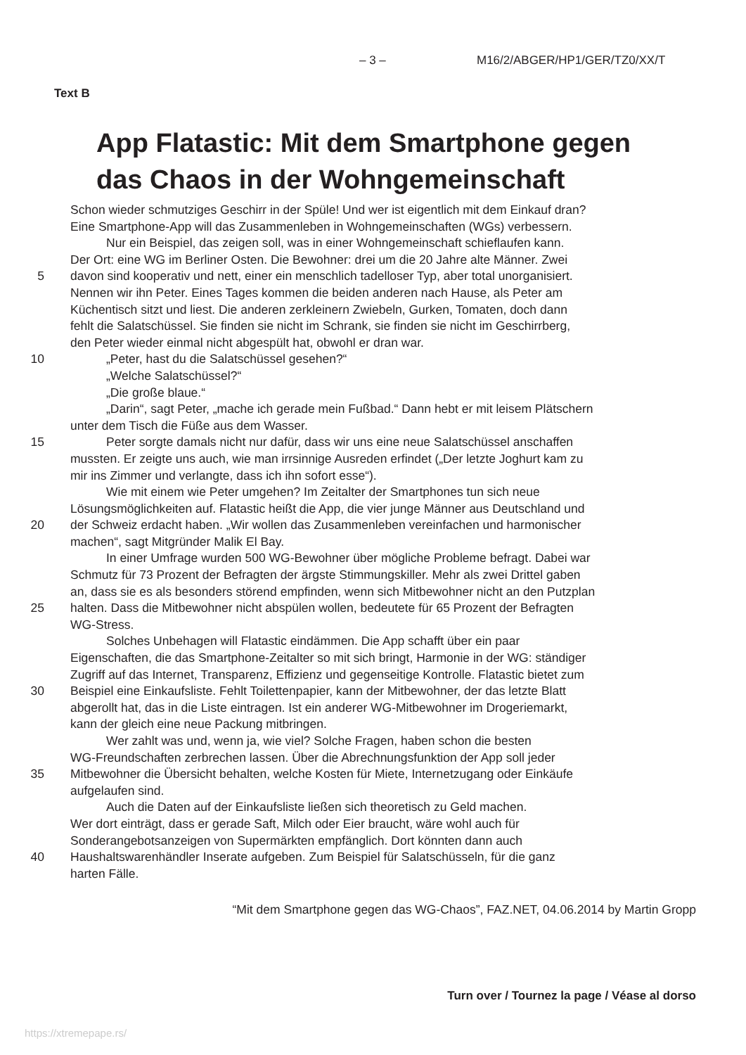– 3 – M16/2/ABGER/HP1/GER/TZ0/XX/T
Text B
App Flatastic: Mit dem Smartphone gegen
das Chaos in der Wohngemeinschaft
Schon wieder schmutziges Geschirr in der Spüle! Und wer ist eigentlich mit dem Einkauf dran?
Eine Smartphone-App will das Zusammenleben in Wohngemeinschaften (WGs) verbessern.
Nur ein Beispiel, das zeigen soll, was in einer Wohngemeinschaft schieflaufen kann.
Der Ort: eine WG im Berliner Osten. Die Bewohner: drei um die 20 Jahre alte Männer. Zwei
5 davon sind kooperativ und nett, einer ein menschlich tadelloser Typ, aber total unorganisiert.
Nennen wir ihn Peter. Eines Tages kommen die beiden anderen nach Hause, als Peter am
Küchentisch sitzt und liest. Die anderen zerkleinern Zwiebeln, Gurken, Tomaten, doch dann
fehlt die Salatschüssel. Sie finden sie nicht im Schrank, sie finden sie nicht im Geschirrberg,
den Peter wieder einmal nicht abgespült hat, obwohl er dran war.
10 „Peter, hast du die Salatschüssel gesehen?“
„Welche Salatschüssel?“
„Die große blaue.“
„Darin“, sagt Peter, „mache ich gerade mein Fußbad.“ Dann hebt er mit leisem Plätschern
unter dem Tisch die Füße aus dem Wasser.
15 Peter sorgte damals nicht nur dafür, dass wir uns eine neue Salatschüssel anschaffen
mussten. Er zeigte uns auch, wie man irrsinnige Ausreden erfindet („Der letzte Joghurt kam zu
mir ins Zimmer und verlangte, dass ich ihn sofort esse“).
Wie mit einem wie Peter umgehen? Im Zeitalter der Smartphones tun sich neue
Lösungsmöglichkeiten auf. Flatastic heißt die App, die vier junge Männer aus Deutschland und
20 der Schweiz erdacht haben. „Wir wollen das Zusammenleben vereinfachen und harmonischer
machen“, sagt Mitgründer Malik El Bay.
In einer Umfrage wurden 500 WG-Bewohner über mögliche Probleme befragt. Dabei war
Schmutz für 73 Prozent der Befragten der ärgste Stimmungskiller. Mehr als zwei Drittel gaben
an, dass sie es als besonders störend empfinden, wenn sich Mitbewohner nicht an den Putzplan
25 halten. Dass die Mitbewohner nicht abspülen wollen, bedeutete für 65 Prozent der Befragten
WG-Stress.
Solches Unbehagen will Flatastic eindämmen. Die App schafft über ein paar
Eigenschaften, die das Smartphone-Zeitalter so mit sich bringt, Harmonie in der WG: ständiger
Zugriff auf das Internet, Transparenz, Effizienz und gegenseitige Kontrolle. Flatastic bietet zum
30 Beispiel eine Einkaufsliste. Fehlt Toilettenpapier, kann der Mitbewohner, der das letzte Blatt
abgerollt hat, das in die Liste eintragen. Ist ein anderer WG-Mitbewohner im Drogeriemarkt,
kann der gleich eine neue Packung mitbringen.
Wer zahlt was und, wenn ja, wie viel? Solche Fragen, haben schon die besten
WG-Freundschaften zerbrechen lassen. Über die Abrechnungsfunktion der App soll jeder
35 Mitbewohner die Übersicht behalten, welche Kosten für Miete, Internetzugang oder Einkäufe
aufgelaufen sind.
Auch die Daten auf der Einkaufsliste ließen sich theoretisch zu Geld machen.
Wer dort einträgt, dass er gerade Saft, Milch oder Eier braucht, wäre wohl auch für
Sonderangebotsanzeigen von Supermärkten empfänglich. Dort könnten dann auch
40 Haushaltswarenhändler Inserate aufgeben. Zum Beispiel für Salatschüsseln, für die ganz
harten Fälle.
“Mit dem Smartphone gegen das WG-Chaos”, FAZ.NET, 04.06.2014 by Martin Gropp
Turn over / Tournez la page / Véase al dorso
https://xtremepape.rs/